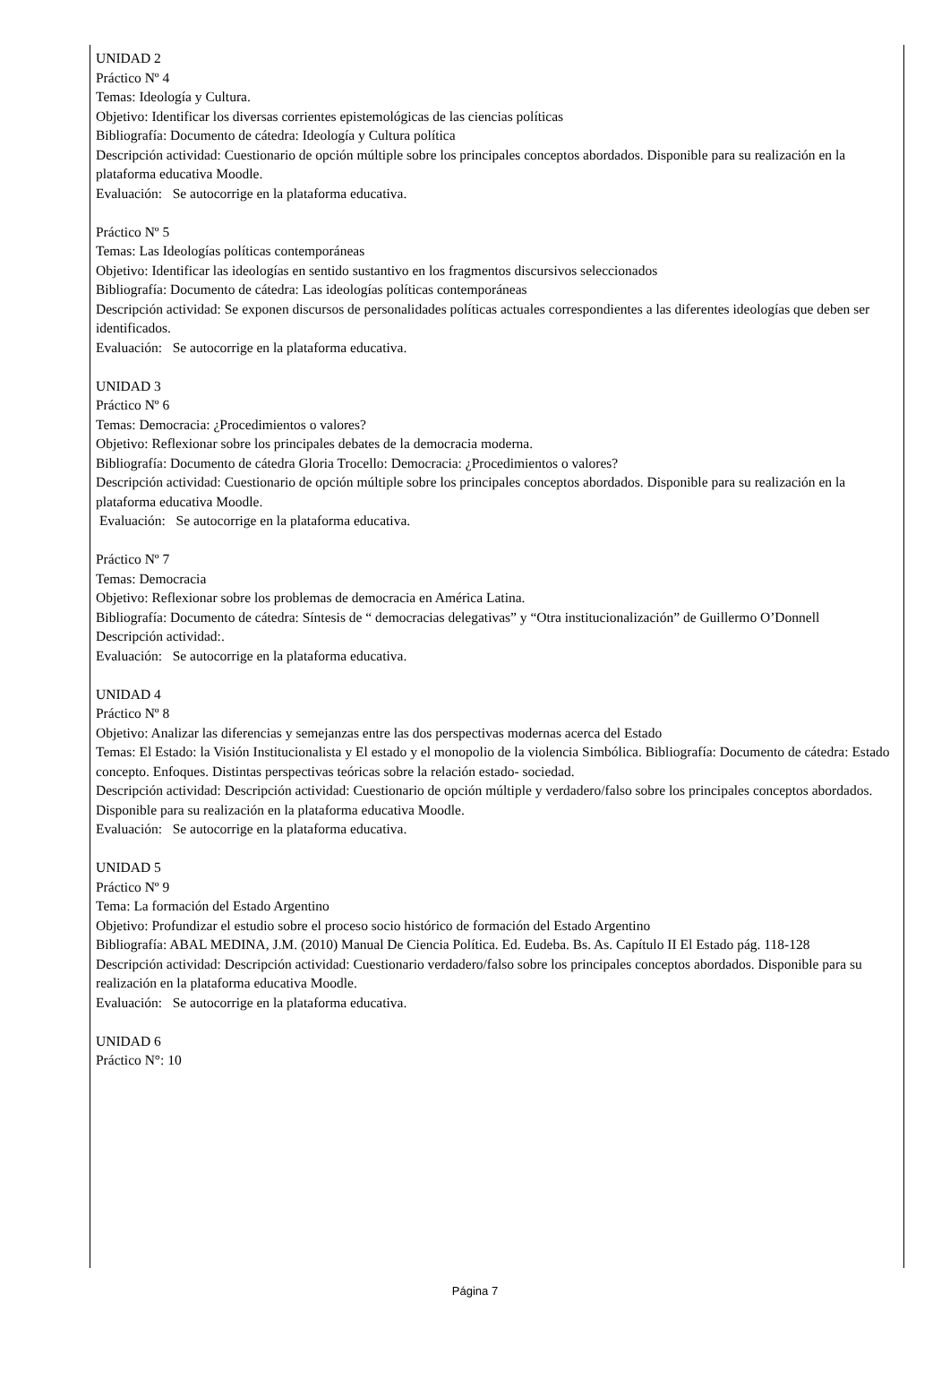UNIDAD 2
Práctico Nº 4
Temas: Ideología y Cultura.
Objetivo: Identificar los diversas corrientes epistemológicas de las ciencias políticas
Bibliografía: Documento de cátedra: Ideología y Cultura política
Descripción actividad: Cuestionario de opción múltiple sobre los principales conceptos abordados. Disponible para su realización en la plataforma educativa Moodle.
Evaluación: Se autocorrige en la plataforma educativa.
Práctico Nº 5
Temas: Las Ideologías políticas contemporáneas
Objetivo: Identificar las ideologías en sentido sustantivo en los fragmentos discursivos seleccionados
Bibliografía: Documento de cátedra: Las ideologías políticas contemporáneas
Descripción actividad: Se exponen discursos de personalidades políticas actuales correspondientes a las diferentes ideologías que deben ser identificados.
Evaluación: Se autocorrige en la plataforma educativa.
UNIDAD 3
Práctico Nº 6
Temas: Democracia: ¿Procedimientos o valores?
Objetivo: Reflexionar sobre los principales debates de la democracia moderna.
Bibliografía: Documento de cátedra Gloria Trocello: Democracia: ¿Procedimientos o valores?
Descripción actividad: Cuestionario de opción múltiple sobre los principales conceptos abordados. Disponible para su realización en la plataforma educativa Moodle.
Evaluación: Se autocorrige en la plataforma educativa.
Práctico Nº 7
Temas: Democracia
Objetivo: Reflexionar sobre los problemas de democracia en América Latina.
Bibliografía: Documento de cátedra: Síntesis de “ democracias delegativas” y “Otra institucionalización” de Guillermo O’Donnell
Descripción actividad:.
Evaluación: Se autocorrige en la plataforma educativa.
UNIDAD 4
Práctico Nº 8
Objetivo: Analizar las diferencias y semejanzas entre las dos perspectivas modernas acerca del Estado
Temas: El Estado: la Visión Institucionalista y El estado y el monopolio de la violencia Simbólica. Bibliografía: Documento de cátedra: Estado concepto. Enfoques. Distintas perspectivas teóricas sobre la relación estado- sociedad.
Descripción actividad: Descripción actividad: Cuestionario de opción múltiple y verdadero/falso sobre los principales conceptos abordados. Disponible para su realización en la plataforma educativa Moodle.
Evaluación: Se autocorrige en la plataforma educativa.
UNIDAD 5
Práctico Nº 9
Tema: La formación del Estado Argentino
Objetivo: Profundizar el estudio sobre el proceso socio histórico de formación del Estado Argentino
Bibliografía: ABAL MEDINA, J.M. (2010) Manual De Ciencia Política. Ed. Eudeba. Bs. As. Capítulo II El Estado pág. 118-128
Descripción actividad: Descripción actividad: Cuestionario verdadero/falso sobre los principales conceptos abordados. Disponible para su realización en la plataforma educativa Moodle.
Evaluación: Se autocorrige en la plataforma educativa.
UNIDAD 6
Práctico N°: 10
Página 7